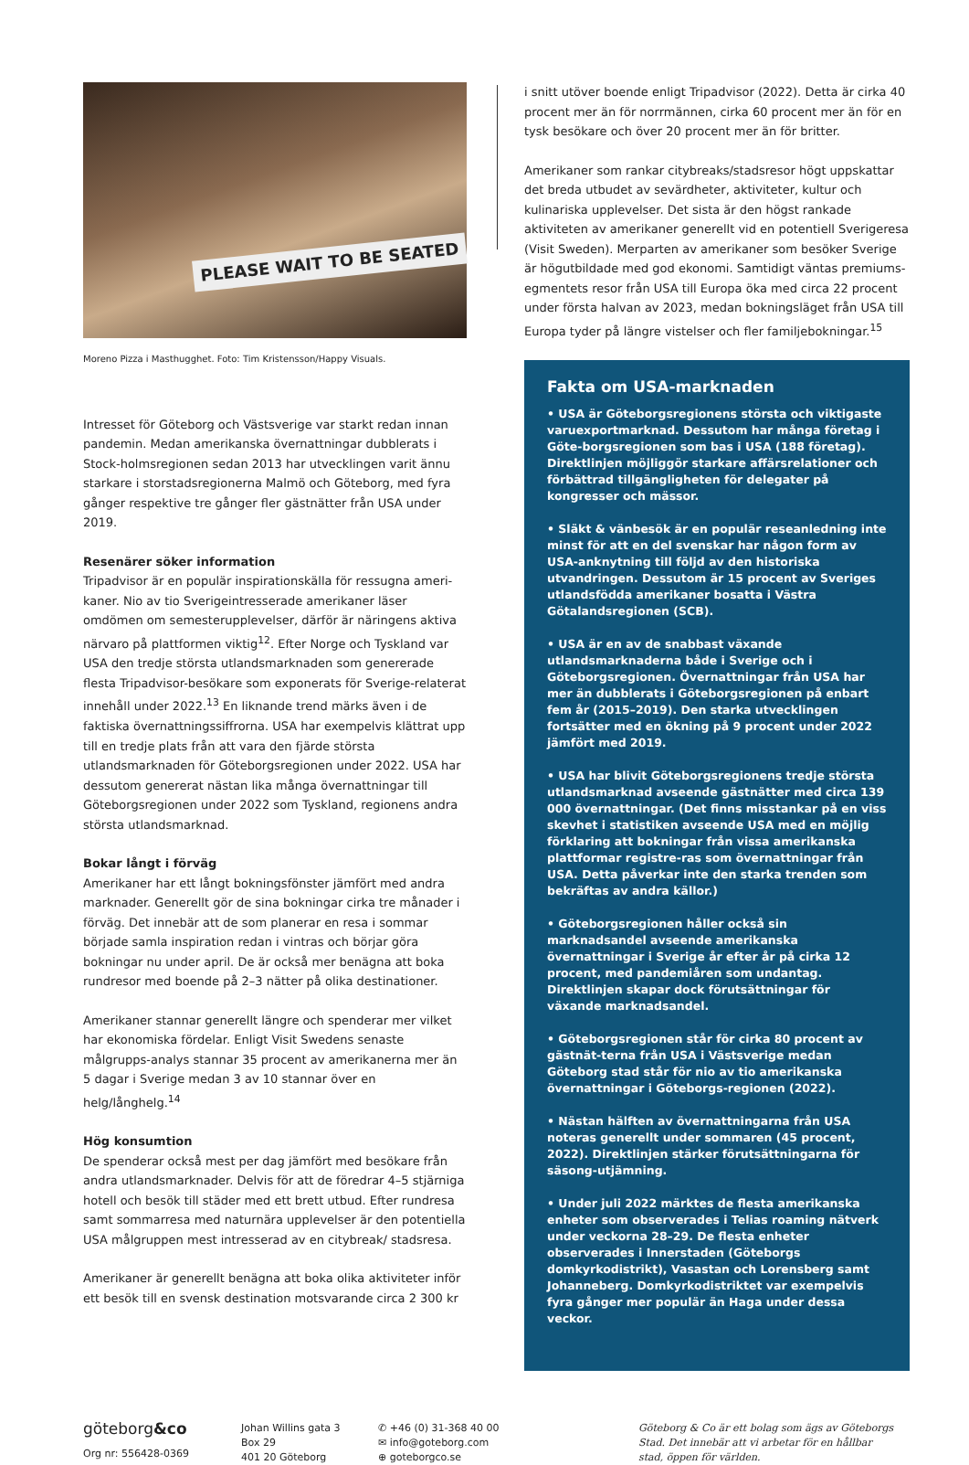PLEASE WAIT TO BE SEATED
Moreno Pizza i Masthugghet. Foto: Tim Kristensson/Happy Visuals.
Intresset för Göteborg och Västsverige var starkt redan innan pandemin. Medan amerikanska övernattningar dubblerats i Stock-holmsregionen sedan 2013 har utvecklingen varit ännu starkare i storstadsregionerna Malmö och Göteborg, med fyra gånger respektive tre gånger fler gästnätter från USA under 2019.
Resenärer söker information
Tripadvisor är en populär inspirationskälla för ressugna ameri-kaner. Nio av tio Sverigeintresserade amerikaner läser omdömen om semesterupplevelser, därför är näringens aktiva närvaro på plattformen viktig<sup>12</sup>. Efter Norge och Tyskland var USA den tredje största utlandsmarknaden som genererade flesta Tripadvisor-besökare som exponerats för Sverige-relaterat innehåll under 2022.<sup>13</sup> En liknande trend märks även i de faktiska övernattningssiffrorna. USA har exempelvis klättrat upp till en tredje plats från att vara den fjärde största utlandsmarknaden för Göteborgsregionen under 2022. USA har dessutom genererat nästan lika många övernattningar till Göteborgsregionen under 2022 som Tyskland, regionens andra största utlandsmarknad.
Bokar långt i förväg
Amerikaner har ett långt bokningsfönster jämfört med andra marknader. Generellt gör de sina bokningar cirka tre månader i förväg. Det innebär att de som planerar en resa i sommar började samla inspiration redan i vintras och börjar göra bokningar nu under april. De är också mer benägna att boka rundresor med boende på 2–3 nätter på olika destinationer.
Amerikaner stannar generellt längre och spenderar mer vilket har ekonomiska fördelar. Enligt Visit Swedens senaste målgrupps-analys stannar 35 procent av amerikanerna mer än 5 dagar i Sverige medan 3 av 10 stannar över en helg/långhelg.<sup>14</sup>
Hög konsumtion
De spenderar också mest per dag jämfört med besökare från andra utlandsmarknader. Delvis för att de föredrar 4–5 stjärniga hotell och besök till städer med ett brett utbud. Efter rundresa samt sommarresa med naturnära upplevelser är den potentiella USA målgruppen mest intresserad av en citybreak/ stadsresa.
Amerikaner är generellt benägna att boka olika aktiviteter inför ett besök till en svensk destination motsvarande circa 2 300 kr
i snitt utöver boende enligt Tripadvisor (2022). Detta är cirka 40 procent mer än för norrmännen, cirka 60 procent mer än för en tysk besökare och över 20 procent mer än för britter.
Amerikaner som rankar citybreaks/stadsresor högt uppskattar det breda utbudet av sevärdheter, aktiviteter, kultur och kulinariska upplevelser. Det sista är den högst rankade aktiviteten av amerikaner generellt vid en potentiell Sverigeresa (Visit Sweden). Merparten av amerikaner som besöker Sverige är högutbildade med god ekonomi. Samtidigt väntas premiums-egmentets resor från USA till Europa öka med circa 22 procent under första halvan av 2023, medan bokningsläget från USA till Europa tyder på längre vistelser och fler familjebokningar.<sup>15</sup>
Fakta om USA-marknaden
• USA är Göteborgsregionens största och viktigaste varuexportmarknad. Dessutom har många företag i Göte-borgsregionen som bas i USA (188 företag). Direktlinjen möjliggör starkare affärsrelationer och förbättrad tillgängligheten för delegater på kongresser och mässor.
• Släkt & vänbesök är en populär reseanledning inte minst för att en del svenskar har någon form av USA-anknytning till följd av den historiska utvandringen. Dessutom är 15 procent av Sveriges utlandsfödda amerikaner bosatta i Västra Götalandsregionen (SCB).
• USA är en av de snabbast växande utlandsmarknaderna både i Sverige och i Göteborgsregionen. Övernattningar från USA har mer än dubblerats i Göteborgsregionen på enbart fem år (2015–2019). Den starka utvecklingen fortsätter med en ökning på 9 procent under 2022 jämfört med 2019.
• USA har blivit Göteborgsregionens tredje största utlandsmarknad avseende gästnätter med circa 139 000 övernattningar. (Det finns misstankar på en viss skevhet i statistiken avseende USA med en möjlig förklaring att bokningar från vissa amerikanska plattformar registre-ras som övernattningar från USA. Detta påverkar inte den starka trenden som bekräftas av andra källor.)
• Göteborgsregionen håller också sin marknadsandel avseende amerikanska övernattningar i Sverige år efter år på cirka 12 procent, med pandemiåren som undantag. Direktlinjen skapar dock förutsättningar för växande marknadsandel.
• Göteborgsregionen står för cirka 80 procent av gästnät-terna från USA i Västsverige medan Göteborg stad står för nio av tio amerikanska övernattningar i Göteborgs-regionen (2022).
• Nästan hälften av övernattningarna från USA noteras generellt under sommaren (45 procent, 2022). Direktlinjen stärker förutsättningarna för säsong-utjämning.
• Under juli 2022 märktes de flesta amerikanska enheter som observerades i Telias roaming nätverk under veckorna 28–29. De flesta enheter observerades i Innerstaden (Göteborgs domkyrkodistrikt), Vasastan och Lorensberg samt Johanneberg. Domkyrkodistriktet var exempelvis fyra gånger mer populär än Haga under dessa veckor.
göteborg&co
Org nr: 556428-0369
Johan Willins gata 3
Box 29
401 20 Göteborg
✆ +46 (0) 31-368 40 00
✉ info@goteborg.com
⊕ goteborgco.se
Göteborg & Co är ett bolag som ägs av Göteborgs Stad. Det innebär att vi arbetar för en hållbar stad, öppen för världen.